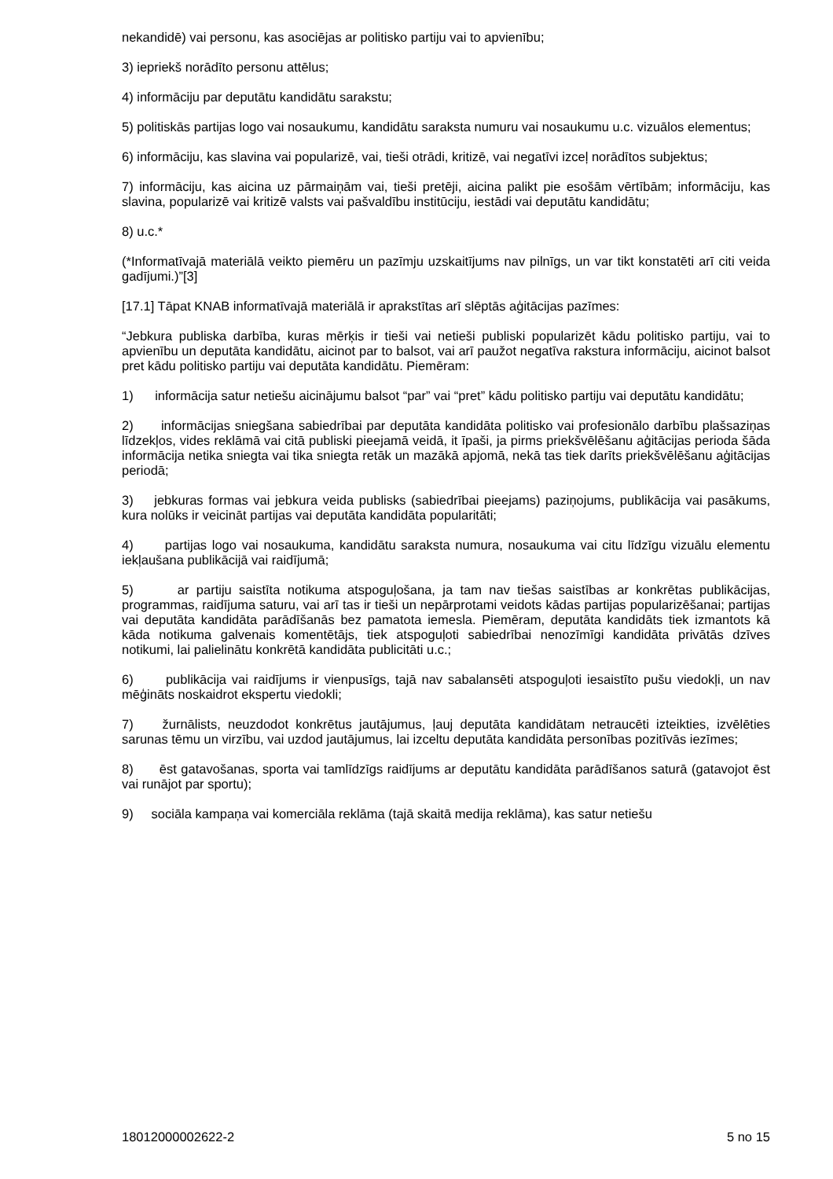nekandidē) vai personu, kas asociējas ar politisko partiju vai to apvienību;
3) iepriekš norādīto personu attēlus;
4) informāciju par deputātu kandidātu sarakstu;
5) politiskās partijas logo vai nosaukumu, kandidātu saraksta numuru vai nosaukumu u.c. vizuālos elementus;
6) informāciju, kas slavina vai popularizē, vai, tieši otrādi, kritizē, vai negatīvi izceļ norādītos subjektus;
7) informāciju, kas aicina uz pārmaiņām vai, tieši pretēji, aicina palikt pie esošām vērtībām; informāciju, kas slavina, popularizē vai kritizē valsts vai pašvaldību institūciju, iestādi vai deputātu kandidātu;
8) u.c.*
(*Informatīvajā materiālā veikto piemēru un pazīmju uzskaitījums nav pilnīgs, un var tikt konstatēti arī citi veida gadījumi.)”[3]
[17.1] Tāpat KNAB informatīvajā materiālā ir aprakstītas arī slēptās aģitācijas pazīmes:
“Jebkura publiska darbība, kuras mērķis ir tieši vai netieši publiski popularizēt kādu politisko partiju, vai to apvienību un deputāta kandidātu, aicinot par to balsot, vai arī paužot negatīva rakstura informāciju, aicinot balsot pret kādu politisko partiju vai deputāta kandidātu. Piemēram:
1) informācija satur netiešu aicinājumu balsot “par” vai “pret” kādu politisko partiju vai deputātu kandidātu;
2) informācijas sniegšana sabiedrībai par deputāta kandidāta politisko vai profesionālo darbību plašsaziņas līdzekļos, vides reklāmā vai citā publiski pieejamā veidā, it īpaši, ja pirms priekšvēlēšanu aģitācijas perioda šāda informācija netika sniegta vai tika sniegta retāk un mazākā apjomā, nekā tas tiek darīts priekšvēlēšanu aģitācijas periodā;
3) jebkuras formas vai jebkura veida publisks (sabiedrībai pieejams) paziņojums, publikācija vai pasākums, kura nolūks ir veicināt partijas vai deputāta kandidāta popularitāti;
4) partijas logo vai nosaukuma, kandidātu saraksta numura, nosaukuma vai citu līdzīgu vizuālu elementu iekļaušana publikācijā vai raidījumā;
5) ar partiju saistīta notikuma atspoguļošana, ja tam nav tiešas saistības ar konkrētas publikācijas, programmas, raidījuma saturu, vai arī tas ir tieši un nepārprotami veidots kādas partijas popularizēšanai; partijas vai deputāta kandidāta parādīšanās bez pamatota iemesla. Piemēram, deputāta kandidāts tiek izmantots kā kāda notikuma galvenais komentētājs, tiek atspoguļoti sabiedrībai nenozīmīgi kandidāta privātās dzīves notikumi, lai palielinātu konkrētā kandidāta publicitāti u.c.;
6) publikācija vai raidījums ir vienpusīgs, tajā nav sabalansēti atspoguļoti iesaistīto pušu viedokļi, un nav mēģināts noskaidrot ekspertu viedokli;
7) žurnālists, neuzdodot konkrētus jautājumus, ļauj deputāta kandidātam netraucēti izteikties, izvēlēties sarunas tēmu un virzību, vai uzdod jautājumus, lai izceltu deputāta kandidāta personības pozitīvās iezīmes;
8) ēst gatavošanas, sporta vai tamlīdzīgs raidījums ar deputātu kandidāta parādīšanos saturā (gatavojot ēst vai runājot par sportu);
9) sociāla kampaņa vai komerciāla reklāma (tajā skaitā medija reklāma), kas satur netiešu
18012000002622-2 5 no 15